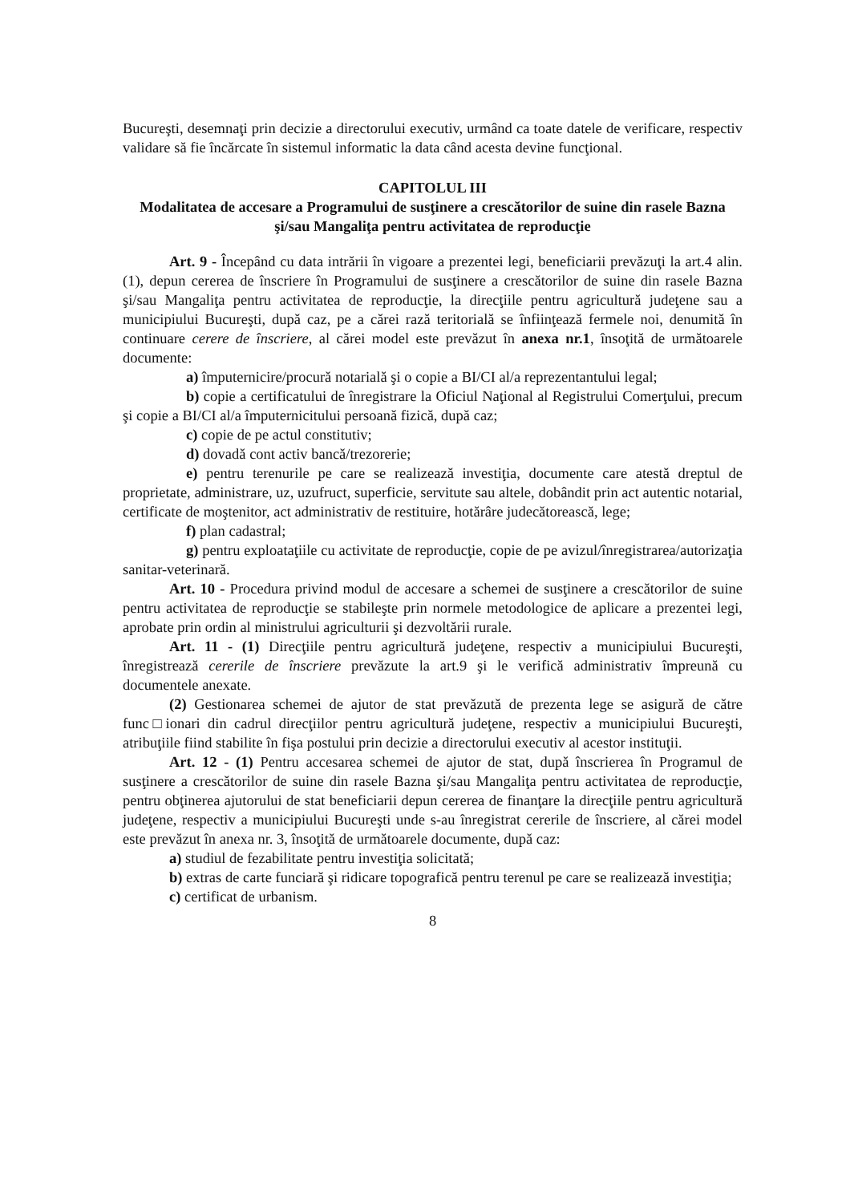Bucureşti, desemnaţi prin decizie a directorului executiv, urmând ca toate datele de verificare, respectiv validare să fie încărcate în sistemul informatic la data când acesta devine funcţional.
CAPITOLUL III
Modalitatea de accesare a Programului de susţinere a crescătorilor de suine din rasele Bazna şi/sau Mangaliţa pentru activitatea de reproducţie
Art. 9 - Începând cu data intrării în vigoare a prezentei legi, beneficiarii prevăzuţi la art.4 alin.(1), depun cererea de înscriere în Programului de susţinere a crescătorilor de suine din rasele Bazna şi/sau Mangaliţa pentru activitatea de reproducţie, la direcţiile pentru agricultură judeţene sau a municipiului Bucureşti, după caz, pe a cărei rază teritorială se înfiinţează fermele noi, denumită în continuare cerere de înscriere, al cărei model este prevăzut în anexa nr.1, însoţită de următoarele documente:
a) împuternicire/procură notarială şi o copie a BI/CI al/a reprezentantului legal;
b) copie a certificatului de înregistrare la Oficiul Naţional al Registrului Comerţului, precum şi copie a BI/CI al/a împuternicitului persoană fizică, după caz;
c) copie de pe actul constitutiv;
d) dovadă cont activ bancă/trezorerie;
e) pentru terenurile pe care se realizează investiţia, documente care atestă dreptul de proprietate, administrare, uz, uzufruct, superficie, servitute sau altele, dobândit prin act autentic notarial, certificate de moştenitor, act administrativ de restituire, hotărâre judecătorească, lege;
f) plan cadastral;
g) pentru exploataţiile cu activitate de reproducţie, copie de pe avizul/înregistrarea/autorizaţia sanitar-veterinară.
Art. 10 - Procedura privind modul de accesare a schemei de susţinere a crescătorilor de suine pentru activitatea de reproducţie se stabileşte prin normele metodologice de aplicare a prezentei legi, aprobate prin ordin al ministrului agriculturii şi dezvoltării rurale.
Art. 11 - (1) Direcţiile pentru agricultură judeţene, respectiv a municipiului Bucureşti, înregistrează cererile de înscriere prevăzute la art.9 şi le verifică administrativ împreună cu documentele anexate.
(2) Gestionarea schemei de ajutor de stat prevăzută de prezenta lege se asigură de către func□ionari din cadrul direcţiilor pentru agricultură judeţene, respectiv a municipiului Bucureşti, atribuţiile fiind stabilite în fişa postului prin decizie a directorului executiv al acestor instituţii.
Art. 12 - (1) Pentru accesarea schemei de ajutor de stat, după înscrierea în Programul de susţinere a crescătorilor de suine din rasele Bazna şi/sau Mangaliţa pentru activitatea de reproducţie, pentru obţinerea ajutorului de stat beneficiarii depun cererea de finanţare la direcţiile pentru agricultură judeţene, respectiv a municipiului Bucureşti unde s-au înregistrat cererile de înscriere, al cărei model este prevăzut în anexa nr. 3, însoţită de următoarele documente, după caz:
a) studiul de fezabilitate pentru investiţia solicitată;
b) extras de carte funciară şi ridicare topografică pentru terenul pe care se realizează investiţia;
c) certificat de urbanism.
8